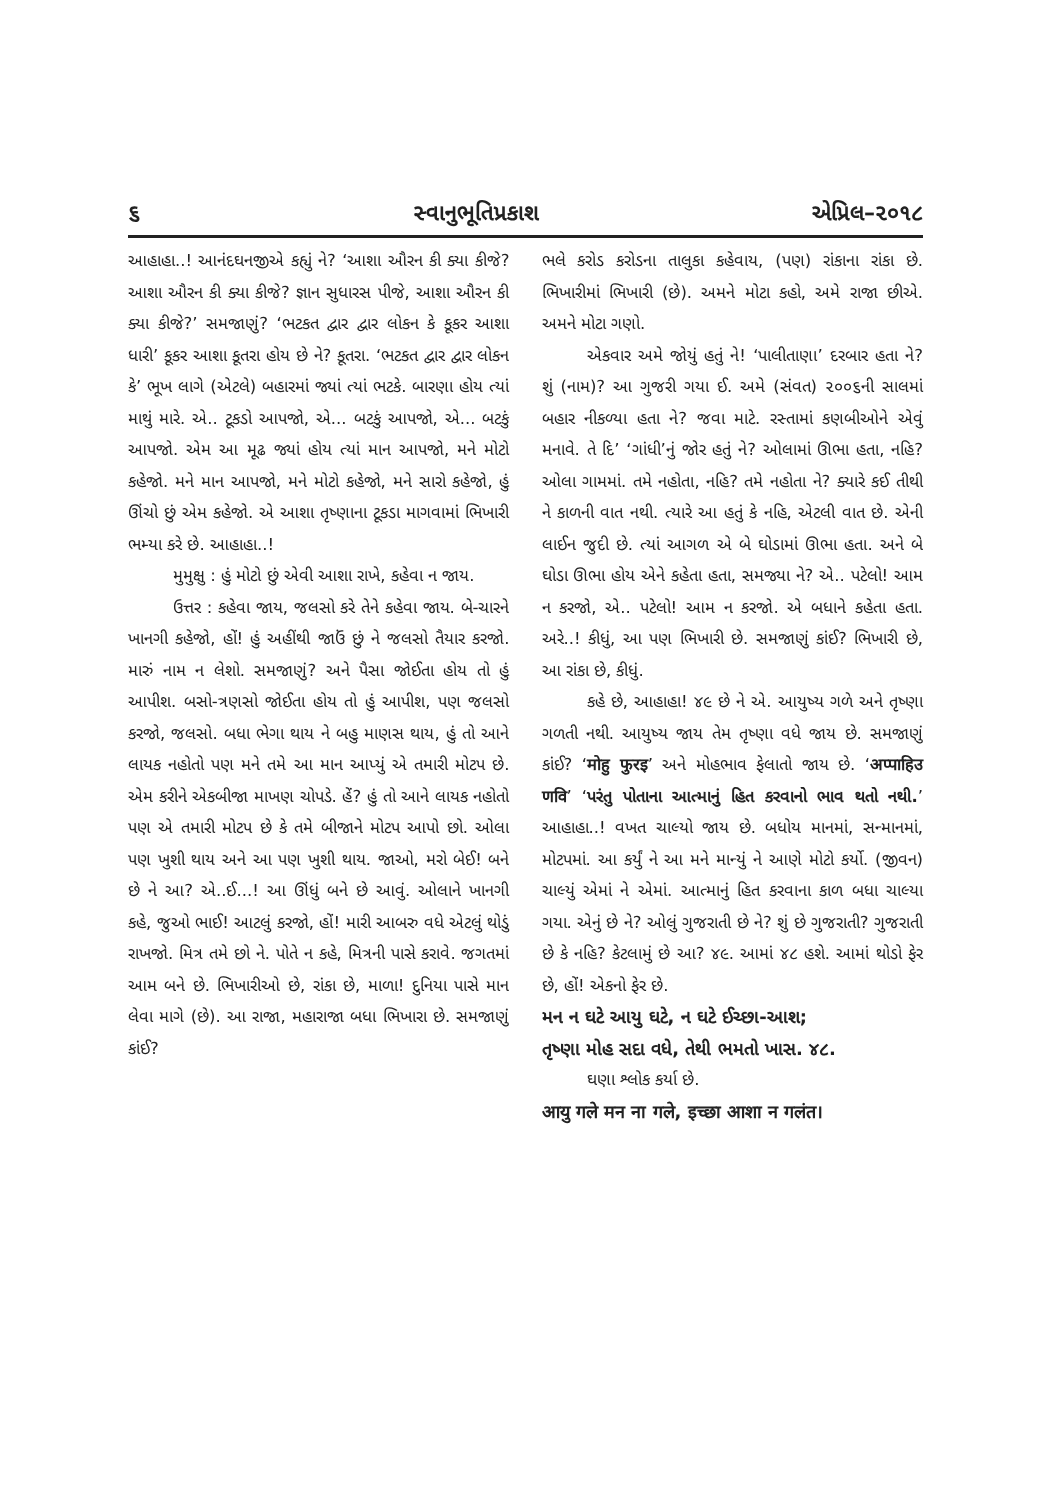૬ સ્વાનુભૂતિપ્રકાશ એપ્રિલ–૨૦૧૮
આહાહા..! આનંદઘનજીએ કહ્યું ને? ‘આશા ઔરન કી ક્યા કીજે? આશા ઔરન કી ક્યા કીજે? જ્ઞાન સુધારસ પીજે, આશા ઔરન કી ક્યા કીજે?’ સમજાણું? ‘ભટકત દ્વાર દ્વાર લોકન કે કૂકર આશા ધારી’ કૂકર આશા કૂતરા હોય છે ને? કૂતરા. ‘ભટકત દ્વાર દ્વાર લોકન કે’ ભૂખ લાગે (એટલે) બહારમાં જ્યાં ત્યાં ભટકે. બારણા હોય ત્યાં માથું મારે. એ.. ટૂકડો આપજો, એ... બટકું આપજો, એ... બટકું આપજો. એમ આ મૂઢ જ્યાં હોય ત્યાં માન આપજો, મને મોટો કહેજો. મને માન આપજો, મને મોટો કહેજો, મને સારો કહેજો, હું ઊંચો છું એમ કહેજો. એ આશા તૃષ્ણાના ટૂકડા માગવામાં ભિખારી ભમ્યા કરે છે. આહાહા..!
મુમુક્ષુ : હું મોટો છું એવી આશા રાખે, કહેવા ન જાય.
ઉત્તર : કહેવા જાય, જલસો કરે તેને કહેવા જાય. બે-ચારને ખાનગી કહેજો, હોં! હું અહીંથી જાઉં છું ને જલસો તૈયાર કરજો. મારું નામ ન લેશો. સમજાણું? અને પૈસા જોઈતા હોય તો હું આપીશ. બસો-ત્રણસો જોઈતા હોય તો હું આપીશ, પણ જલસો કરજો, જલસો. બધા ભેગા થાય ને બહુ માણસ થાય, હું તો આને લાયક નહોતો પણ મને તમે આ માન આપ્યું એ તમારી મોટપ છે. એમ કરીને એકબીજા માખણ ચોપડે. હેં? હું તો આને લાયક નહોતો પણ એ તમારી મોટપ છે કે તમે બીજાને મોટપ આપો છો. ઓલા પણ ખુશી થાય અને આ પણ ખુશી થાય. જાઓ, મરો બેઈ! બને છે ને આ? એ..ઈ...! આ ઊંધું બને છે આવું. ઓલાને ખાનગી કહે, જુઓ ભાઈ! આટલું કરજો, હોં! મારી આબરુ વધે એટલું થોડું રાખજો. મિત્ર તમે છો ને. પોતે ન કહે, મિત્રની પાસે કરાવે. જગતમાં આમ બને છે. ભિખારીઓ છે, રાંકા છે, માળા! દુનિયા પાસે માન લેવા માગે (છે). આ રાજા, મહારાજા બધા ભિખારા છે. સમજાણું કાંઈ?
ભલે કરોડ કરોડના તાલુકા કહેવાય, (પણ) રાંકાના રાંકા છે. ભિખારીમાં ભિખારી (છે). અમને મોટા કહો, અમે રાજા છીએ. અમને મોટા ગણો.
એકવાર અમે જોયું હતું ને! ‘પાલીતાણા’ દરબાર હતા ને? શું (નામ)? આ ગુજરી ગયા ઈ. અમે (સંવત) ૨૦૦૬ની સાલમાં બહાર નીકળ્યા હતા ને? જવા માટે. રસ્તામાં કણબીઓને એવું મનાવે. તે દિ’ ‘ગાંધી’નું જોર હતું ને? ઓલામાં ઊભા હતા, નહિ? ઓલા ગામમાં. તમે નહોતા, નહિ? તમે નહોતા ને? ક્યારે કઈ તીથી ને કાળની વાત નથી. ત્યારે આ હતું કે નહિ, એટલી વાત છે. એની લાઈન જુદી છે. ત્યાં આગળ એ બે ઘોડામાં ઊભા હતા. અને બે ઘોડા ઊભા હોય એને કહેતા હતા, સમજ્યા ને? એ.. પટેલો! આમ ન કરજો, એ.. પટેલો! આમ ન કરજો. એ બધાને કહેતા હતા. અરે..! કીધું, આ પણ ભિખારી છે. સમજાણું કાંઈ? ભિખારી છે, આ રાંકા છે, કીધું.
કહે છે, આહાહા! ૪૯ છે ને એ. આયુષ્ય ગળે અને તૃષ્ણા ગળતી નથી. આયુષ્ય જાય તેમ તૃષ્ણા વધે જાય છે. સમજાણું કાંઈ? ‘मोहु फुरइ’ અને મોહભાવ ફેલાતો જાય છે. ‘अप्पाहिउ णवि’ ‘પરંતુ પોતાના આત્માનું હિત કરવાનો ભાવ થતો નથી.’ આહાહા..! વખત ચાલ્યો જાય છે. બધોય માનમાં, સન્માનમાં, મોટપમાં. આ કર્યું ને આ મને માન્યું ને આણે મોટો કર્યો. (જીવન) ચાલ્યું એમાં ને એમાં. આત્માનું હિત કરવાના કાળ બધા ચાલ્યા ગયા. એનું છે ને? ઓલું ગુજરાતી છે ને? શું છે ગુજરાતી? ગુજરાતી છે કે નહિ? કેટલામું છે આ? ૪૯. આમાં ૪૮ હશે. આમાં થોડો ફેર છે, હોં! એકનો ફેર છે.
મન ન ઘટે આયુ ઘટે, ન ઘટે ઈચ્છા-આશ;
તૃષ્ણા મોહ સદા વધે, તેથી ભમતો ખાસ. ૪૮.
ઘણા શ્લોક કર્યા છે.
आयु गले मन ना गले, इच्छा आशा न गलंत।